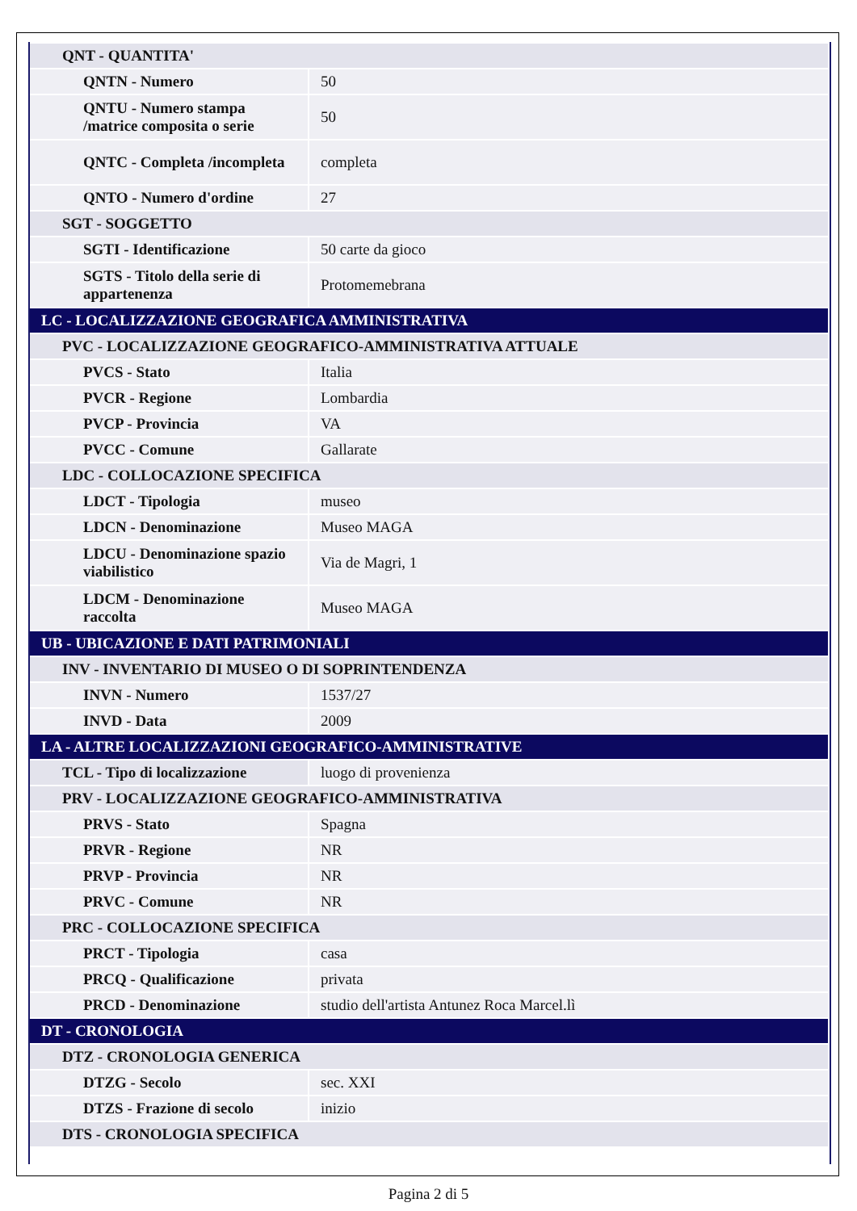| QNT - QUANTITA' | |
| QNTN - Numero | 50 |
| QNTU - Numero stampa /matrice composita o serie | 50 |
| QNTC - Completa /incompleta | completa |
| QNTO - Numero d'ordine | 27 |
| SGT - SOGGETTO | |
| SGTI - Identificazione | 50 carte da gioco |
| SGTS - Titolo della serie di appartenenza | Protomemebrana |
| LC - LOCALIZZAZIONE GEOGRAFICA AMMINISTRATIVA | |
| PVC - LOCALIZZAZIONE GEOGRAFICO-AMMINISTRATIVA ATTUALE | |
| PVCS - Stato | Italia |
| PVCR - Regione | Lombardia |
| PVCP - Provincia | VA |
| PVCC - Comune | Gallarate |
| LDC - COLLOCAZIONE SPECIFICA | |
| LDCT - Tipologia | museo |
| LDCN - Denominazione | Museo MAGA |
| LDCU - Denominazione spazio viabilistico | Via de Magri, 1 |
| LDCM - Denominazione raccolta | Museo MAGA |
| UB - UBICAZIONE E DATI PATRIMONIALI | |
| INV - INVENTARIO DI MUSEO O DI SOPRINTENDENZA | |
| INVN - Numero | 1537/27 |
| INVD - Data | 2009 |
| LA - ALTRE LOCALIZZAZIONI GEOGRAFICO-AMMINISTRATIVE | |
| TCL - Tipo di localizzazione | luogo di provenienza |
| PRV - LOCALIZZAZIONE GEOGRAFICO-AMMINISTRATIVA | |
| PRVS - Stato | Spagna |
| PRVR - Regione | NR |
| PRVP - Provincia | NR |
| PRVC - Comune | NR |
| PRC - COLLOCAZIONE SPECIFICA | |
| PRCT - Tipologia | casa |
| PRCQ - Qualificazione | privata |
| PRCD - Denominazione | studio dell'artista Antunez Roca Marcel.lì |
| DT - CRONOLOGIA | |
| DTZ - CRONOLOGIA GENERICA | |
| DTZG - Secolo | sec. XXI |
| DTZS - Frazione di secolo | inizio |
| DTS - CRONOLOGIA SPECIFICA | |
Pagina 2 di 5